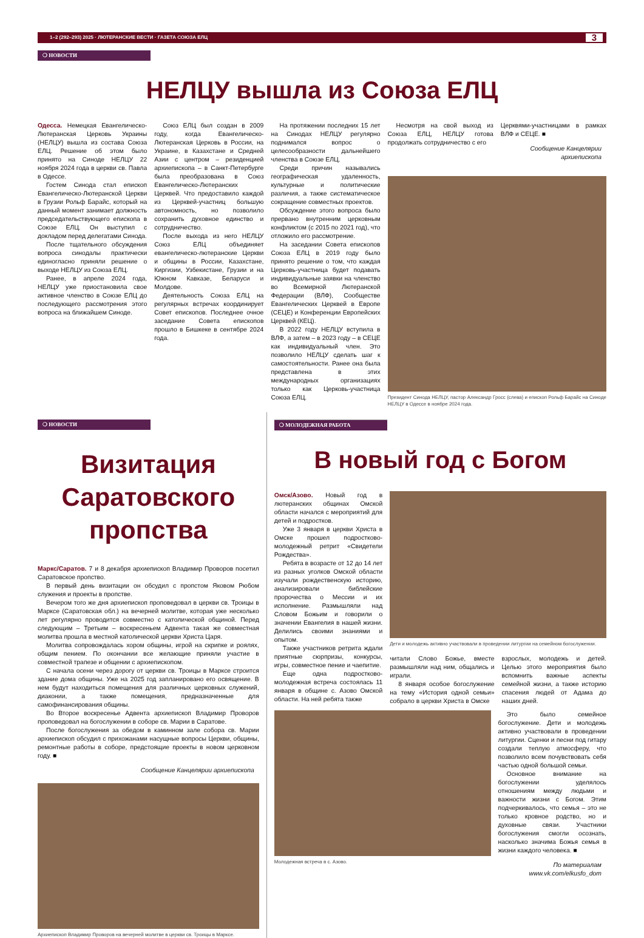1–2 (292–293) 2025 · ЛЮТЕРАНСКИЕ ВЕСТИ · ГАЗЕТА СОЮЗА ЕЛЦ 3
❍ НОВОСТИ
НЕЛЦУ вышла из Союза ЕЛЦ
Одесса. Немецкая Евангелическо-Лютеранская Церковь Украины (НЕЛЦУ) вышла из состава Союза ЕЛЦ. Решение об этом было принято на Синоде НЕЛЦУ 22 ноября 2024 года в церкви св. Павла в Одессе.
Гостем Синода стал епископ Евангелическо-Лютеранской Церкви в Грузии Рольф Барайс, который на данный момент занимает должность председательствующего епископа в Союзе ЕЛЦ. Он выступил с докладом перед делегатами Синода.
После тщательного обсуждения вопроса синодалы практически единогласно приняли решение о выходе НЕЛЦУ из Союза ЕЛЦ.
Ранее, в апреле 2024 года, НЕЛЦУ уже приостановила свое активное членство в Союзе ЕЛЦ до последующего рассмотрения этого вопроса на ближайшем Синоде.
Союз ЕЛЦ был создан в 2009 году, когда Евангелическо-Лютеранская Церковь в России, на Украине, в Казахстане и Средней Азии с центром – резиденцией архиепископа – в Санкт-Петербурге была преобразована в Союз Евангелическо-Лютеранских Церквей. Что предоставило каждой из Церквей-участниц большую автономность, но позволило сохранить духовное единство и сотрудничество.
После выхода из него НЕЛЦУ Союз ЕЛЦ объединяет евангелическо-лютеранские Церкви и общины в России, Казахстане, Киргизии, Узбекистане, Грузии и на Южном Кавказе, Беларуси и Молдове.
Деятельность Союза ЕЛЦ на регулярных встречах координирует Совет епископов. Последнее очное заседание Совета епископов прошло в Бишкеке в сентябре 2024 года.
На протяжении последних 15 лет на Синодах НЕЛЦУ регулярно поднимался вопрос о целесообразности дальнейшего членства в Союзе ЕЛЦ.
Среди причин назывались географическая удаленность, культурные и политические различия, а также систематическое сокращение совместных проектов.
Обсуждение этого вопроса было прервано внутренним церковным конфликтом (с 2015 по 2021 год), что отложило его рассмотрение.
На заседании Совета епископов Союза ЕЛЦ в 2019 году было принято решение о том, что каждая Церковь-участница будет подавать индивидуальные заявки на членство во Всемирной Лютеранской Федерации (ВЛФ), Сообществе Евангелических Церквей в Европе (СЕЦЕ) и Конференции Европейских Церквей (КЕЦ).
В 2022 году НЕЛЦУ вступила в ВЛФ, а затем – в 2023 году – в СЕЦЕ как индивидуальный член. Это позволило НЕЛЦУ сделать шаг к самостоятельности. Ранее она была представлена в этих международных организациях только как Церковь-участница Союза ЕЛЦ.
Несмотря на свой выход из Союза ЕЛЦ, НЕЛЦУ готова продолжать сотрудничество с его
Церквями-участницами в рамках ВЛФ и СЕЦЕ. ■
Сообщение Канцелярии архиепископа
Президент Синода НЕЛЦУ, пастор Александр Гросс (слева) и епископ Рольф Барайс на Синоде НЕЛЦУ в Одессе в ноябре 2024 года.
❍ НОВОСТИ
Визитация
Саратовского
пропства
Маркс/Саратов. 7 и 8 декабря архиепископ Владимир Проворов посетил Саратовское пропство.
В первый день визитации он обсудил с пропстом Яковом Рюбом служения и проекты в пропстве.
Вечером того же дня архиепископ проповедовал в церкви св. Троицы в Марксе (Саратовская обл.) на вечерней молитве, которая уже несколько лет регулярно проводится совместно с католической общиной. Перед следующим – Третьим – воскресеньем Адвента такая же совместная молитва прошла в местной католической церкви Христа Царя.
Молитва сопровождалась хором общины, игрой на скрипке и роялях, общим пением. По окончании все желающие приняли участие в совместной трапезе и общении с архиепископом.
С начала осени через дорогу от церкви св. Троицы в Марксе строится здание дома общины. Уже на 2025 год запланировано его освящение. В нем будут находиться помещения для различных церковных служений, диаконии, а также помещения, предназначенные для самофинансирования общины.
Во Второе воскресенье Адвента архиепископ Владимир Проворов проповедовал на богослужении в соборе св. Марии в Саратове.
После богослужения за обедом в каминном зале собора св. Марии архиепископ обсудил с прихожанами насущные вопросы Церкви, общины, ремонтные работы в соборе, предстоящие проекты в новом церковном году. ■
Сообщение Канцелярии архиепископа
Архиепископ Владимир Проворов на вечерней молитве в церкви св. Троицы в Марксе.
❍ МОЛОДЕЖНАЯ РАБОТА
В новый год с Богом
Омск/Азово. Новый год в лютеранских общинах Омской области начался с мероприятий для детей и подростков.
Уже 3 января в церкви Христа в Омске прошел подростково-молодежный ретрит «Свидетели Рождества».
Ребята в возрасте от 12 до 14 лет из разных уголков Омской области изучали рождественскую историю, анализировали библейские пророчества о Мессии и их исполнение. Размышляли над Словом Божьим и говорили о значении Евангелия в нашей жизни. Делились своими знаниями и опытом.
Также участников ретрита ждали приятные сюрпризы, конкурсы, игры, совместное пение и чаепитие.
Еще одна подростково-молодежная встреча состоялась 11 января в общине с. Азово Омской области. На ней ребята также
Дети и молодежь активно участвовали в проведении литургии на семейном богослужении.
читали Слово Божье, вместе размышляли над ним, общались и играли.
8 января особое богослужение на тему «История одной семьи» собрало в церкви Христа в Омске
взрослых, молодежь и детей. Целью этого мероприятия было вспомнить важные аспекты семейной жизни, а также историю спасения людей от Адама до наших дней.
Молодежная встреча в с. Азово.
Это было семейное богослужение. Дети и молодежь активно участвовали в проведении литургии. Сценки и песни под гитару создали теплую атмосферу, что позволило всем почувствовать себя частью одной большой семьи.
Основное внимание на богослужении уделялось отношениям между людьми и важности жизни с Богом. Этим подчеркивалось, что семья – это не только кровное родство, но и духовные связи. Участники богослужения смогли осознать, насколько значима Божья семья в жизни каждого человека. ■
По материалам www.vk.com/elkusfo_dom